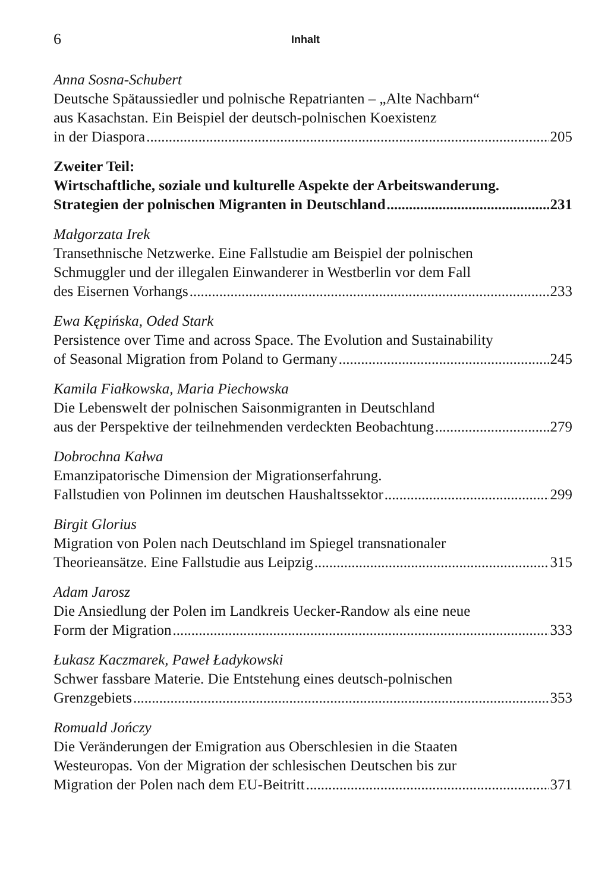6 Inhalt
Anna Sosna-Schubert
Deutsche Spätaussiedler und polnische Repatrianten – „Alte Nachbarn“
aus Kasachstan. Ein Beispiel der deutsch-polnischen Koexistenz
in der Diaspora 205
Zweiter Teil:
Wirtschaftliche, soziale und kulturelle Aspekte der Arbeitswanderung.
Strategien der polnischen Migranten in Deutschland 231
Małgorzata Irek
Transethnische Netzwerke. Eine Fallstudie am Beispiel der polnischen
Schmuggler und der illegalen Einwanderer in Westberlin vor dem Fall
des Eisernen Vorhangs 233
Ewa Kępińska, Oded Stark
Persistence over Time and across Space. The Evolution and Sustainability
of Seasonal Migration from Poland to Germany 245
Kamila Fiałkowska, Maria Piechowska
Die Lebenswelt der polnischen Saisonmigranten in Deutschland
aus der Perspektive der teilnehmenden verdeckten Beobachtung 279
Dobrochna Kałwa
Emanzipatorische Dimension der Migrationserfahrung.
Fallstudien von Polinnen im deutschen Haushaltssektor 299
Birgit Glorius
Migration von Polen nach Deutschland im Spiegel transnationaler
Theorieansätze. Eine Fallstudie aus Leipzig 315
Adam Jarosz
Die Ansiedlung der Polen im Landkreis Uecker-Randow als eine neue
Form der Migration 333
Łukasz Kaczmarek, Paweł Ładykowski
Schwer fassbare Materie. Die Entstehung eines deutsch-polnischen
Grenzgebiets 353
Romuald Jończy
Die Veränderungen der Emigration aus Oberschlesien in die Staaten
Westeuropas. Von der Migration der schlesischen Deutschen bis zur
Migration der Polen nach dem EU-Beitritt 371